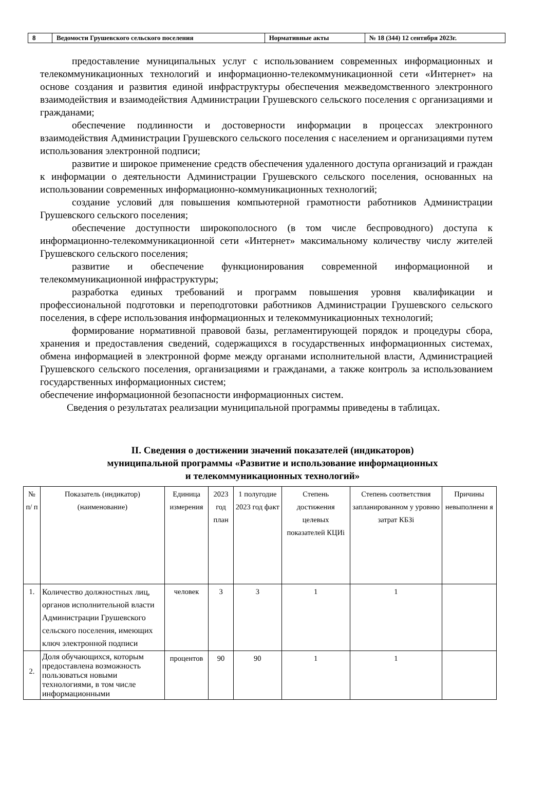| 8 | Ведомости Грушевского сельского поселения | Нормативные акты | № 18 (344) 12 сентября 2023г. |
предоставление муниципальных услуг с использованием современных информационных и телекоммуникационных технологий и информационно-телекоммуникационной сети «Интернет» на основе создания и развития единой инфраструктуры обеспечения межведомственного электронного взаимодействия и взаимодействия Администрации Грушевского сельского поселения с организациями и гражданами;
обеспечение подлинности и достоверности информации в процессах электронного взаимодействия Администрации Грушевского сельского поселения с населением и организациями путем использования электронной подписи;
развитие и широкое применение средств обеспечения удаленного доступа организаций и граждан к информации о деятельности Администрации Грушевского сельского поселения, основанных на использовании современных информационно-коммуникационных технологий;
создание условий для повышения компьютерной грамотности работников Администрации Грушевского сельского поселения;
обеспечение доступности широкополосного (в том числе беспроводного) доступа к информационно-телекоммуникационной сети «Интернет» максимальному количеству числу жителей Грушевского сельского поселения;
развитие и обеспечение функционирования современной информационной и телекоммуникационной инфраструктуры;
разработка единых требований и программ повышения уровня квалификации и профессиональной подготовки и переподготовки работников Администрации Грушевского сельского поселения, в сфере использования информационных и телекоммуникационных технологий;
формирование нормативной правовой базы, регламентирующей порядок и процедуры сбора, хранения и предоставления сведений, содержащихся в государственных информационных системах, обмена информацией в электронной форме между органами исполнительной власти, Администрацией Грушевского сельского поселения, организациями и гражданами, а также контроль за использованием государственных информационных систем;
обеспечение информационной безопасности информационных систем.
Сведения о результатах реализации муниципальной программы приведены в таблицах.
II. Сведения о достижении значений показателей (индикаторов)
муниципальной программы «Развитие и использование информационных
и телекоммуникационных технологий»
| № п/ п | Показатель (индикатор) (наименование) | Единица измерения | 2023 год план | 1 полугодие 2023 год факт | Степень достижения целевых показателей КЦИi | Степень соответствия запланированном у уровню затрат КБЗi | Причины невыполнени я |
| --- | --- | --- | --- | --- | --- | --- | --- |
| 1. | Количество должностных лиц, органов исполнительной власти Администрации Грушевского сельского поселения, имеющих ключ электронной подписи | человек | 3 | 3 | 1 | 1 | |
| 2. | Доля обучающихся, которым предоставлена возможность пользоваться новыми технологиями, в том числе информационными | процентов | 90 | 90 | 1 | 1 | |